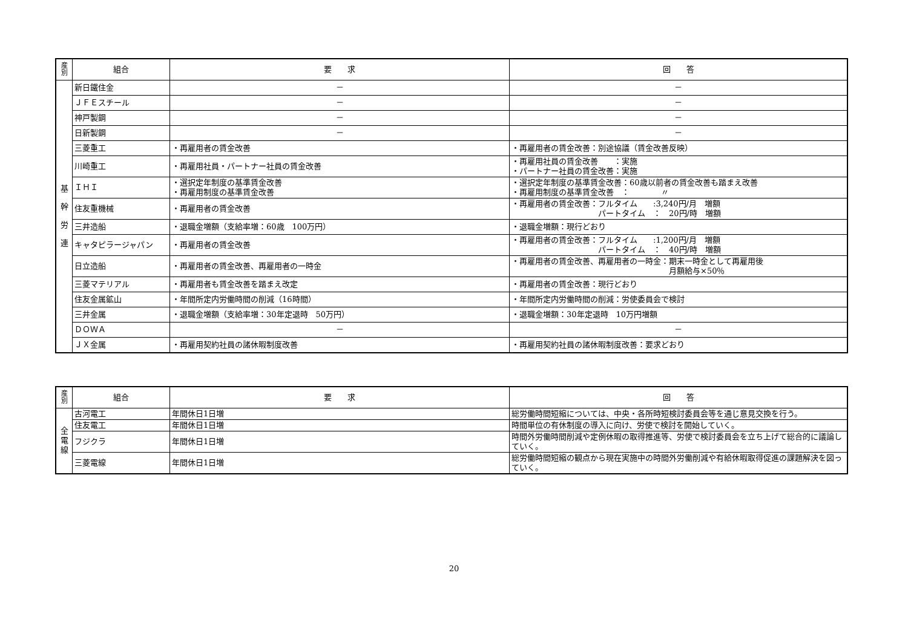| 産 別 | 組合 | 要 求 | 回 答 |
| --- | --- | --- | --- |
| 基 幹 労 連 | 新日鐵住金 | － | － |
| | ＪＦＥスチール | － | － |
| | 神戸製鋼 | － | － |
| | 日新製鋼 | － | － |
| | 三菱重工 | ・再雇用者の賃金改善 | ・再雇用者の賃金改善：別途協議（賃金改善反映） |
| | 川崎重工 | ・再雇用社員・パートナー社員の賃金改善 | ・再雇用社員の賃金改善 ：実施 ・パートナー社員の賃金改善：実施 |
| | ＩＨＩ | ・選択定年制度の基準賃金改善 ・再雇用制度の基準賃金改善 | ・選択定年制度の基準賃金改善：60歳以前者の賃金改善も踏まえ改善 ・再雇用制度の基準賃金改善 ： 〃 |
| | 住友重機械 | ・再雇用者の賃金改善 | ・再雇用者の賃金改善：フルタイム :3,240円/月 増額 パートタイム ： 20円/時 増額 |
| | 三井造船 | ・退職金増額（支給率増：60歳 100万円） | ・退職金増額：現行どおり |
| | キャタピラージャパン | ・再雇用者の賃金改善 | ・再雇用者の賃金改善：フルタイム :1,200円/月 増額 パートタイム ： 40円/時 増額 |
| | 日立造船 | ・再雇用者の賃金改善、再雇用者の一時金 | ・再雇用者の賃金改善、再雇用者の一時金：期末一時金として再雇用後 月額給与×50％ |
| | 三菱マテリアル | ・再雇用者も賃金改善を踏まえ改定 | ・再雇用者の賃金改善：現行どおり |
| | 住友金属鉱山 | ・年間所定内労働時間の削減（16時間） | ・年間所定内労働時間の削減：労使委員会で検討 |
| | 三井金属 | ・退職金増額（支給率増：30年定退時 50万円） | ・退職金増額：30年定退時 10万円増額 |
| | ＤＯＷＡ | － | － |
| | ＪＸ金属 | ・再雇用契約社員の諸休暇制度改善 | ・再雇用契約社員の諸休暇制度改善：要求どおり |
| 産 別 | 組合 | 要 求 | 回 答 |
| --- | --- | --- | --- |
| 全 電 線 | 古河電工 | 年間休日1日増 | 総労働時間短縮については、中央・各所時短検討委員会等を通じ意見交換を行う。 |
| | 住友電工 | 年間休日1日増 | 時間単位の有休制度の導入に向け、労使で検討を開始していく。 |
| | フジクラ | 年間休日1日増 | 時間外労働時間削減や定例休暇の取得推進等、労使で検討委員会を立ち上げて総合的に議論していく。 |
| | 三菱電線 | 年間休日1日増 | 総労働時間短縮の観点から現在実施中の時間外労働削減や有給休暇取得促進の課題解決を図っていく。 |
20